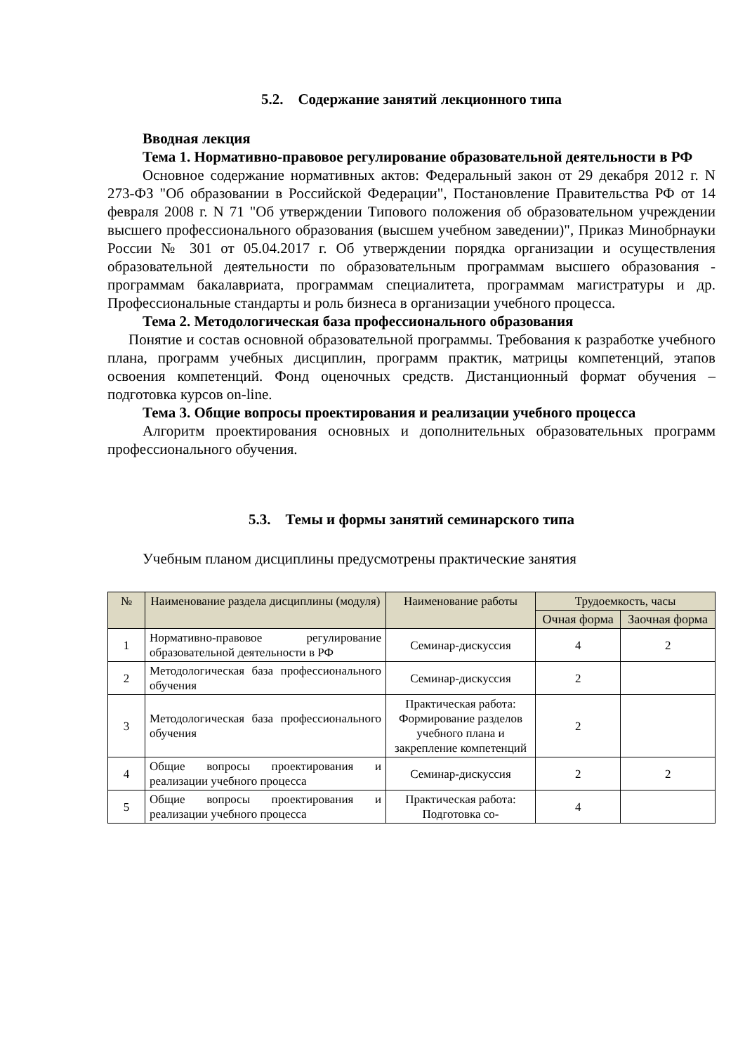5.2. Содержание занятий лекционного типа
Вводная лекция
Тема 1. Нормативно-правовое регулирование образовательной деятельности в РФ
Основное содержание нормативных актов: Федеральный закон от 29 декабря 2012 г. N 273-ФЗ "Об образовании в Российской Федерации", Постановление Правительства РФ от 14 февраля 2008 г. N 71 "Об утверждении Типового положения об образовательном учреждении высшего профессионального образования (высшем учебном заведении)", Приказ Минобрнауки России № 301 от 05.04.2017 г. Об утверждении порядка организации и осуществления образовательной деятельности по образовательным программам высшего образования - программам бакалавриата, программам специалитета, программам магистратуры и др. Профессиональные стандарты и роль бизнеса в организации учебного процесса.
Тема 2. Методологическая база профессионального образования
Понятие и состав основной образовательной программы. Требования к разработке учебного плана, программ учебных дисциплин, программ практик, матрицы компетенций, этапов освоения компетенций. Фонд оценочных средств. Дистанционный формат обучения – подготовка курсов on-line.
Тема 3. Общие вопросы проектирования и реализации учебного процесса
Алгоритм проектирования основных и дополнительных образовательных программ профессионального обучения.
5.3. Темы и формы занятий семинарского типа
Учебным планом дисциплины предусмотрены практические занятия
| № | Наименование раздела дисциплины (модуля) | Наименование работы | Трудоемкость, часы | |
| --- | --- | --- | --- | --- |
| | | | Очная форма | Заочная форма |
| 1 | Нормативно-правовое регулирование образовательной деятельности в РФ | Семинар-дискуссия | 4 | 2 |
| 2 | Методологическая база профессионального обучения | Семинар-дискуссия | 2 | |
| 3 | Методологическая база профессионального обучения | Практическая работа: Формирование разделов учебного плана и закрепление компетенций | 2 | |
| 4 | Общие вопросы проектирования и реализации учебного процесса | Семинар-дискуссия | 2 | 2 |
| 5 | Общие вопросы проектирования и реализации учебного процесса | Практическая работа: Подготовка со- | 4 | |